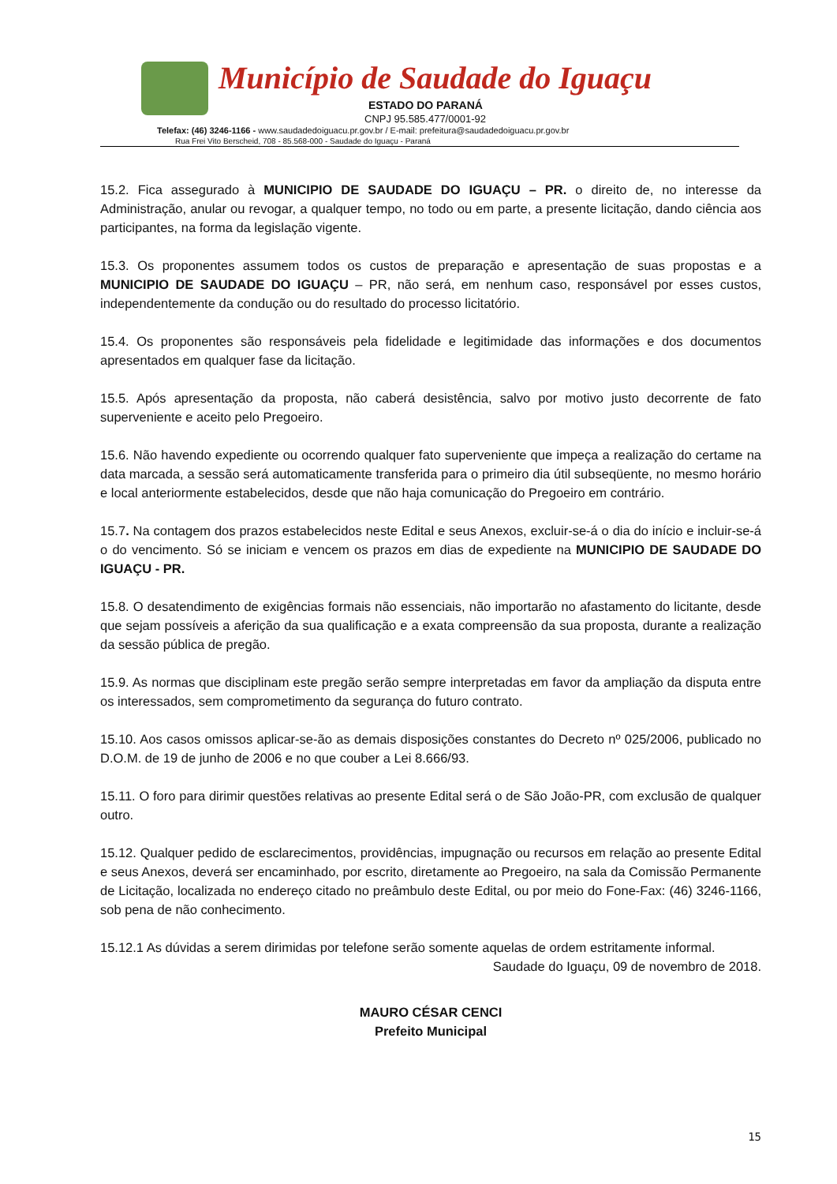Município de Saudade do Iguaçu
ESTADO DO PARANÁ
CNPJ 95.585.477/0001-92
Telefax: (46) 3246-1166 - www.saudadedoiguacu.pr.gov.br / E-mail: prefeitura@saudadedoiguacu.pr.gov.br
Rua Frei Vito Berscheid, 708 - 85.568-000 - Saudade do Iguaçu - Paraná
15.2. Fica assegurado à MUNICIPIO DE SAUDADE DO IGUAÇU – PR. o direito de, no interesse da Administração, anular ou revogar, a qualquer tempo, no todo ou em parte, a presente licitação, dando ciência aos participantes, na forma da legislação vigente.
15.3. Os proponentes assumem todos os custos de preparação e apresentação de suas propostas e a MUNICIPIO DE SAUDADE DO IGUAÇU – PR, não será, em nenhum caso, responsável por esses custos, independentemente da condução ou do resultado do processo licitatório.
15.4. Os proponentes são responsáveis pela fidelidade e legitimidade das informações e dos documentos apresentados em qualquer fase da licitação.
15.5. Após apresentação da proposta, não caberá desistência, salvo por motivo justo decorrente de fato superveniente e aceito pelo Pregoeiro.
15.6. Não havendo expediente ou ocorrendo qualquer fato superveniente que impeça a realização do certame na data marcada, a sessão será automaticamente transferida para o primeiro dia útil subseqüente, no mesmo horário e local anteriormente estabelecidos, desde que não haja comunicação do Pregoeiro em contrário.
15.7. Na contagem dos prazos estabelecidos neste Edital e seus Anexos, excluir-se-á o dia do início e incluir-se-á o do vencimento. Só se iniciam e vencem os prazos em dias de expediente na MUNICIPIO DE SAUDADE DO IGUAÇU - PR.
15.8. O desatendimento de exigências formais não essenciais, não importarão no afastamento do licitante, desde que sejam possíveis a aferição da sua qualificação e a exata compreensão da sua proposta, durante a realização da sessão pública de pregão.
15.9. As normas que disciplinam este pregão serão sempre interpretadas em favor da ampliação da disputa entre os interessados, sem comprometimento da segurança do futuro contrato.
15.10. Aos casos omissos aplicar-se-ão as demais disposições constantes do Decreto nº 025/2006, publicado no D.O.M. de 19 de junho de 2006 e no que couber a Lei 8.666/93.
15.11. O foro para dirimir questões relativas ao presente Edital será o de São João-PR, com exclusão de qualquer outro.
15.12. Qualquer pedido de esclarecimentos, providências, impugnação ou recursos em relação ao presente Edital e seus Anexos, deverá ser encaminhado, por escrito, diretamente ao Pregoeiro, na sala da Comissão Permanente de Licitação, localizada no endereço citado no preâmbulo deste Edital, ou por meio do Fone-Fax: (46) 3246-1166, sob pena de não conhecimento.
15.12.1 As dúvidas a serem dirimidas por telefone serão somente aquelas de ordem estritamente informal.
Saudade do Iguaçu, 09 de novembro de 2018.
MAURO CÉSAR CENCI
Prefeito Municipal
15